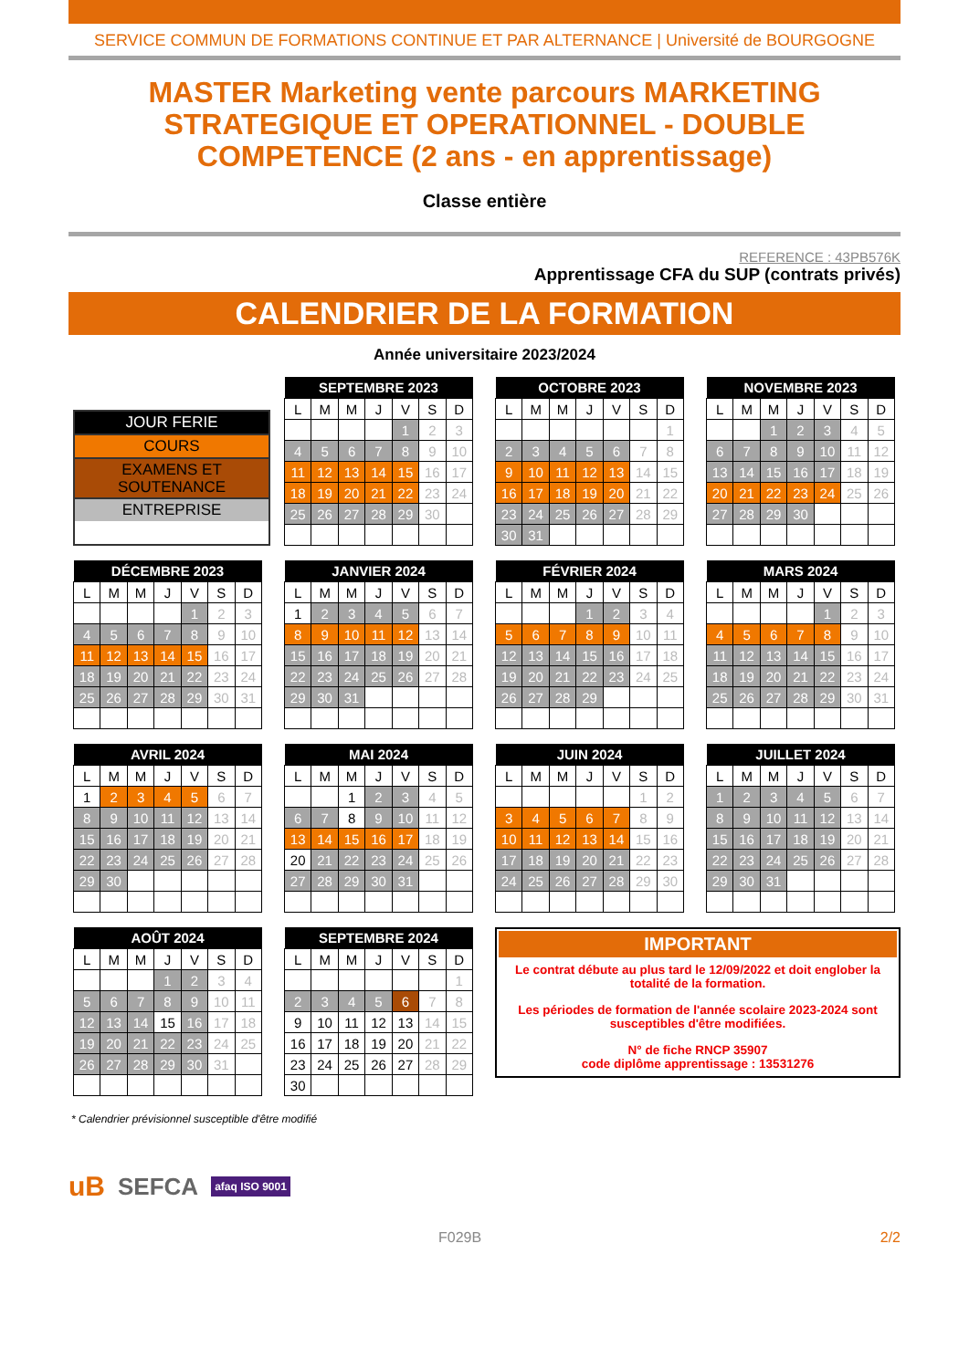SERVICE COMMUN DE FORMATIONS CONTINUE ET PAR ALTERNANCE | Université de BOURGOGNE
MASTER Marketing vente parcours MARKETING STRATEGIQUE ET OPERATIONNEL - DOUBLE COMPETENCE (2 ans - en apprentissage)
Classe entière
REFERENCE : 43PB576K
Apprentissage CFA du SUP (contrats privés)
CALENDRIER DE LA FORMATION
Année universitaire 2023/2024
JOUR FERIE
COURS
EXAMENS ET SOUTENANCE
ENTREPRISE
| SEPTEMBRE 2023 | | | | | | |
| --- | --- | --- | --- | --- | --- | --- |
| L | M | M | J | V | S | D |
| | | | | 1 | 2 | 3 |
| 4 | 5 | 6 | 7 | 8 | 9 | 10 |
| 11 | 12 | 13 | 14 | 15 | 16 | 17 |
| 18 | 19 | 20 | 21 | 22 | 23 | 24 |
| 25 | 26 | 27 | 28 | 29 | 30 | |
| OCTOBRE 2023 | | | | | | |
| --- | --- | --- | --- | --- | --- | --- |
| L | M | M | J | V | S | D |
| | | | | | | 1 |
| 2 | 3 | 4 | 5 | 6 | 7 | 8 |
| 9 | 10 | 11 | 12 | 13 | 14 | 15 |
| 16 | 17 | 18 | 19 | 20 | 21 | 22 |
| 23 | 24 | 25 | 26 | 27 | 28 | 29 |
| 30 | 31 | | | | | |
| NOVEMBRE 2023 | | | | | | |
| --- | --- | --- | --- | --- | --- | --- |
| L | M | M | J | V | S | D |
| | | 1 | 2 | 3 | 4 | 5 |
| 6 | 7 | 8 | 9 | 10 | 11 | 12 |
| 13 | 14 | 15 | 16 | 17 | 18 | 19 |
| 20 | 21 | 22 | 23 | 24 | 25 | 26 |
| 27 | 28 | 29 | 30 | | | |
| DÉCEMBRE 2023 | | | | | | |
| --- | --- | --- | --- | --- | --- | --- |
| L | M | M | J | V | S | D |
| | | | | 1 | 2 | 3 |
| 4 | 5 | 6 | 7 | 8 | 9 | 10 |
| 11 | 12 | 13 | 14 | 15 | 16 | 17 |
| 18 | 19 | 20 | 21 | 22 | 23 | 24 |
| 25 | 26 | 27 | 28 | 29 | 30 | 31 |
| JANVIER 2024 | | | | | | |
| --- | --- | --- | --- | --- | --- | --- |
| L | M | M | J | V | S | D |
| 1 | 2 | 3 | 4 | 5 | 6 | 7 |
| 8 | 9 | 10 | 11 | 12 | 13 | 14 |
| 15 | 16 | 17 | 18 | 19 | 20 | 21 |
| 22 | 23 | 24 | 25 | 26 | 27 | 28 |
| 29 | 30 | 31 | | | | |
| FÉVRIER 2024 | | | | | | |
| --- | --- | --- | --- | --- | --- | --- |
| L | M | M | J | V | S | D |
| | | | 1 | 2 | 3 | 4 |
| 5 | 6 | 7 | 8 | 9 | 10 | 11 |
| 12 | 13 | 14 | 15 | 16 | 17 | 18 |
| 19 | 20 | 21 | 22 | 23 | 24 | 25 |
| 26 | 27 | 28 | 29 | | | |
| MARS 2024 | | | | | | |
| --- | --- | --- | --- | --- | --- | --- |
| L | M | M | J | V | S | D |
| | | | | 1 | 2 | 3 |
| 4 | 5 | 6 | 7 | 8 | 9 | 10 |
| 11 | 12 | 13 | 14 | 15 | 16 | 17 |
| 18 | 19 | 20 | 21 | 22 | 23 | 24 |
| 25 | 26 | 27 | 28 | 29 | 30 | 31 |
| AVRIL 2024 | | | | | | |
| --- | --- | --- | --- | --- | --- | --- |
| L | M | M | J | V | S | D |
| 1 | 2 | 3 | 4 | 5 | 6 | 7 |
| 8 | 9 | 10 | 11 | 12 | 13 | 14 |
| 15 | 16 | 17 | 18 | 19 | 20 | 21 |
| 22 | 23 | 24 | 25 | 26 | 27 | 28 |
| 29 | 30 | | | | | |
| MAI 2024 | | | | | | |
| --- | --- | --- | --- | --- | --- | --- |
| L | M | M | J | V | S | D |
| | | 1 | 2 | 3 | 4 | 5 |
| 6 | 7 | 8 | 9 | 10 | 11 | 12 |
| 13 | 14 | 15 | 16 | 17 | 18 | 19 |
| 20 | 21 | 22 | 23 | 24 | 25 | 26 |
| 27 | 28 | 29 | 30 | 31 | | |
| JUIN 2024 | | | | | | |
| --- | --- | --- | --- | --- | --- | --- |
| L | M | M | J | V | S | D |
| | | | | | 1 | 2 |
| 3 | 4 | 5 | 6 | 7 | 8 | 9 |
| 10 | 11 | 12 | 13 | 14 | 15 | 16 |
| 17 | 18 | 19 | 20 | 21 | 22 | 23 |
| 24 | 25 | 26 | 27 | 28 | 29 | 30 |
| JUILLET 2024 | | | | | | |
| --- | --- | --- | --- | --- | --- | --- |
| L | M | M | J | V | S | D |
| 1 | 2 | 3 | 4 | 5 | 6 | 7 |
| 8 | 9 | 10 | 11 | 12 | 13 | 14 |
| 15 | 16 | 17 | 18 | 19 | 20 | 21 |
| 22 | 23 | 24 | 25 | 26 | 27 | 28 |
| 29 | 30 | 31 | | | | |
| AOÛT 2024 | | | | | | |
| --- | --- | --- | --- | --- | --- | --- |
| L | M | M | J | V | S | D |
| | | | 1 | 2 | 3 | 4 |
| 5 | 6 | 7 | 8 | 9 | 10 | 11 |
| 12 | 13 | 14 | 15 | 16 | 17 | 18 |
| 19 | 20 | 21 | 22 | 23 | 24 | 25 |
| 26 | 27 | 28 | 29 | 30 | 31 | |
| SEPTEMBRE 2024 | | | | | | |
| --- | --- | --- | --- | --- | --- | --- |
| L | M | M | J | V | S | D |
| | | | | | | 1 |
| 2 | 3 | 4 | 5 | 6 | 7 | 8 |
| 9 | 10 | 11 | 12 | 13 | 14 | 15 |
| 16 | 17 | 18 | 19 | 20 | 21 | 22 |
| 23 | 24 | 25 | 26 | 27 | 28 | 29 |
| 30 | | | | | | |
IMPORTANT
Le contrat débute au plus tard le 12/09/2022 et doit englober la totalité de la formation.
Les périodes de formation de l'année scolaire 2023-2024 sont susceptibles d'être modifiées.
N° de fiche RNCP 35907
code diplôme apprentissage : 13531276
* Calendrier prévisionnel susceptible d'être modifié
uB SEFCA afaq ISO 9001
F029B 2/2